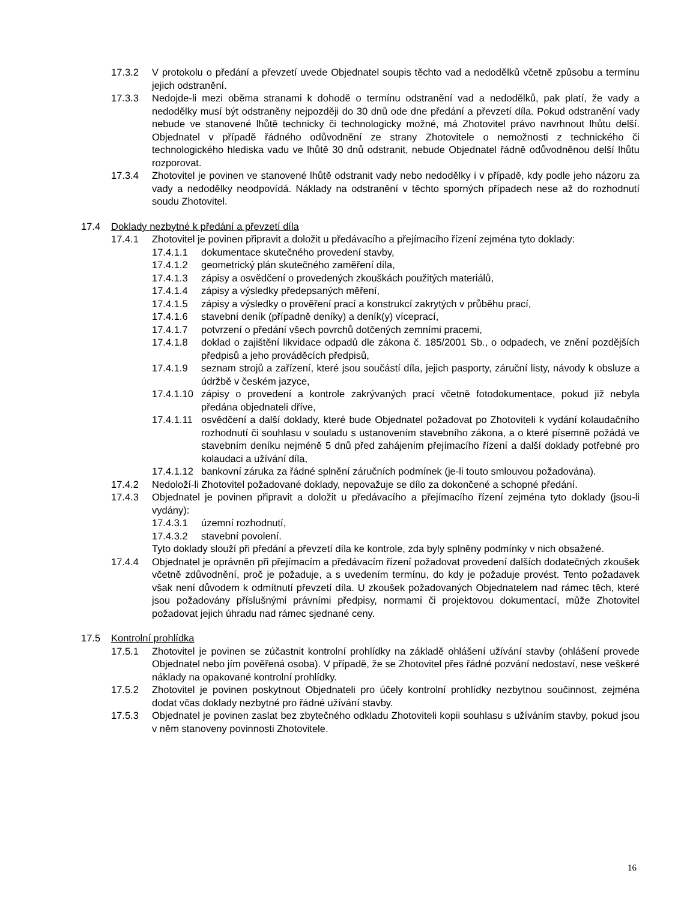17.3.2 V protokolu o předání a převzetí uvede Objednatel soupis těchto vad a nedodělků včetně způsobu a termínu jejich odstranění.
17.3.3 Nedojde-li mezi oběma stranami k dohodě o termínu odstranění vad a nedodělků, pak platí, že vady a nedodělky musí být odstraněny nejpozději do 30 dnů ode dne předání a převzetí díla. Pokud odstranění vady nebude ve stanovené lhůtě technicky či technologicky možné, má Zhotovitel právo navrhnout lhůtu delší. Objednatel v případě řádného odůvodnění ze strany Zhotovitele o nemožnosti z technického či technologického hlediska vadu ve lhůtě 30 dnů odstranit, nebude Objednatel řádně odůvodněnou delší lhůtu rozporovat.
17.3.4 Zhotovitel je povinen ve stanovené lhůtě odstranit vady nebo nedodělky i v případě, kdy podle jeho názoru za vady a nedodělky neodpovídá. Náklady na odstranění v těchto sporných případech nese až do rozhodnutí soudu Zhotovitel.
17.4 Doklady nezbytné k předání a převzetí díla
17.4.1 Zhotovitel je povinen připravit a doložit u předávacího a přejímacího řízení zejména tyto doklady:
17.4.1.1 dokumentace skutečného provedení stavby,
17.4.1.2 geometrický plán skutečného zaměření díla,
17.4.1.3 zápisy a osvědčení o provedených zkouškách použitých materiálů,
17.4.1.4 zápisy a výsledky předepsaných měření,
17.4.1.5 zápisy a výsledky o prověření prací a konstrukcí zakrytých v průběhu prací,
17.4.1.6 stavební deník (případně deníky) a deník(y) víceprací,
17.4.1.7 potvrzení o předání všech povrchů dotčených zemními pracemi,
17.4.1.8 doklad o zajištění likvidace odpadů dle zákona č. 185/2001 Sb., o odpadech, ve znění pozdějších předpisů a jeho prováděcích předpisů,
17.4.1.9 seznam strojů a zařízení, které jsou součástí díla, jejich pasporty, záruční listy, návody k obsluze a údržbě v českém jazyce,
17.4.1.10
zápisy o provedení a kontrole zakrývaných prací včetně fotodokumentace, pokud již nebyla předána objednateli dříve,
17.4.1.11
osvědčení a další doklady, které bude Objednatel požadovat po Zhotoviteli k vydání kolaudačního rozhodnutí či souhlasu v souladu s ustanovením stavebního zákona, a o které písemně požádá ve stavebním deníku nejméně 5 dnů před zahájením přejímacího řízení a další doklady potřebné pro kolaudaci a užívání díla,
17.4.1.12
bankovní záruka za řádné splnění záručních podmínek (je-li touto smlouvou požadována).
17.4.2 Nedoloží-li Zhotovitel požadované doklady, nepovažuje se dílo za dokončené a schopné předání.
17.4.3 Objednatel je povinen připravit a doložit u předávacího a přejímacího řízení zejména tyto doklady (jsou-li vydány):
17.4.3.1 územní rozhodnutí,
17.4.3.2 stavební povolení.
Tyto doklady slouží při předání a převzetí díla ke kontrole, zda byly splněny podmínky v nich obsažené.
17.4.4 Objednatel je oprávněn při přejímacím a předávacím řízení požadovat provedení dalších dodatečných zkoušek včetně zdůvodnění, proč je požaduje, a s uvedením termínu, do kdy je požaduje provést. Tento požadavek však není důvodem k odmítnutí převzetí díla. U zkoušek požadovaných Objednatelem nad rámec těch, které jsou požadovány příslušnými právními předpisy, normami či projektovou dokumentací, může Zhotovitel požadovat jejich úhradu nad rámec sjednané ceny.
17.5 Kontrolní prohlídka
17.5.1 Zhotovitel je povinen se zúčastnit kontrolní prohlídky na základě ohlášení užívání stavby (ohlášení provede Objednatel nebo jím pověřená osoba). V případě, že se Zhotovitel přes řádné pozvání nedostaví, nese veškeré náklady na opakované kontrolní prohlídky.
17.5.2 Zhotovitel je povinen poskytnout Objednateli pro účely kontrolní prohlídky nezbytnou součinnost, zejména dodat včas doklady nezbytné pro řádné užívání stavby.
17.5.3 Objednatel je povinen zaslat bez zbytečného odkladu Zhotoviteli kopii souhlasu s užíváním stavby, pokud jsou v něm stanoveny povinnosti Zhotovitele.
16